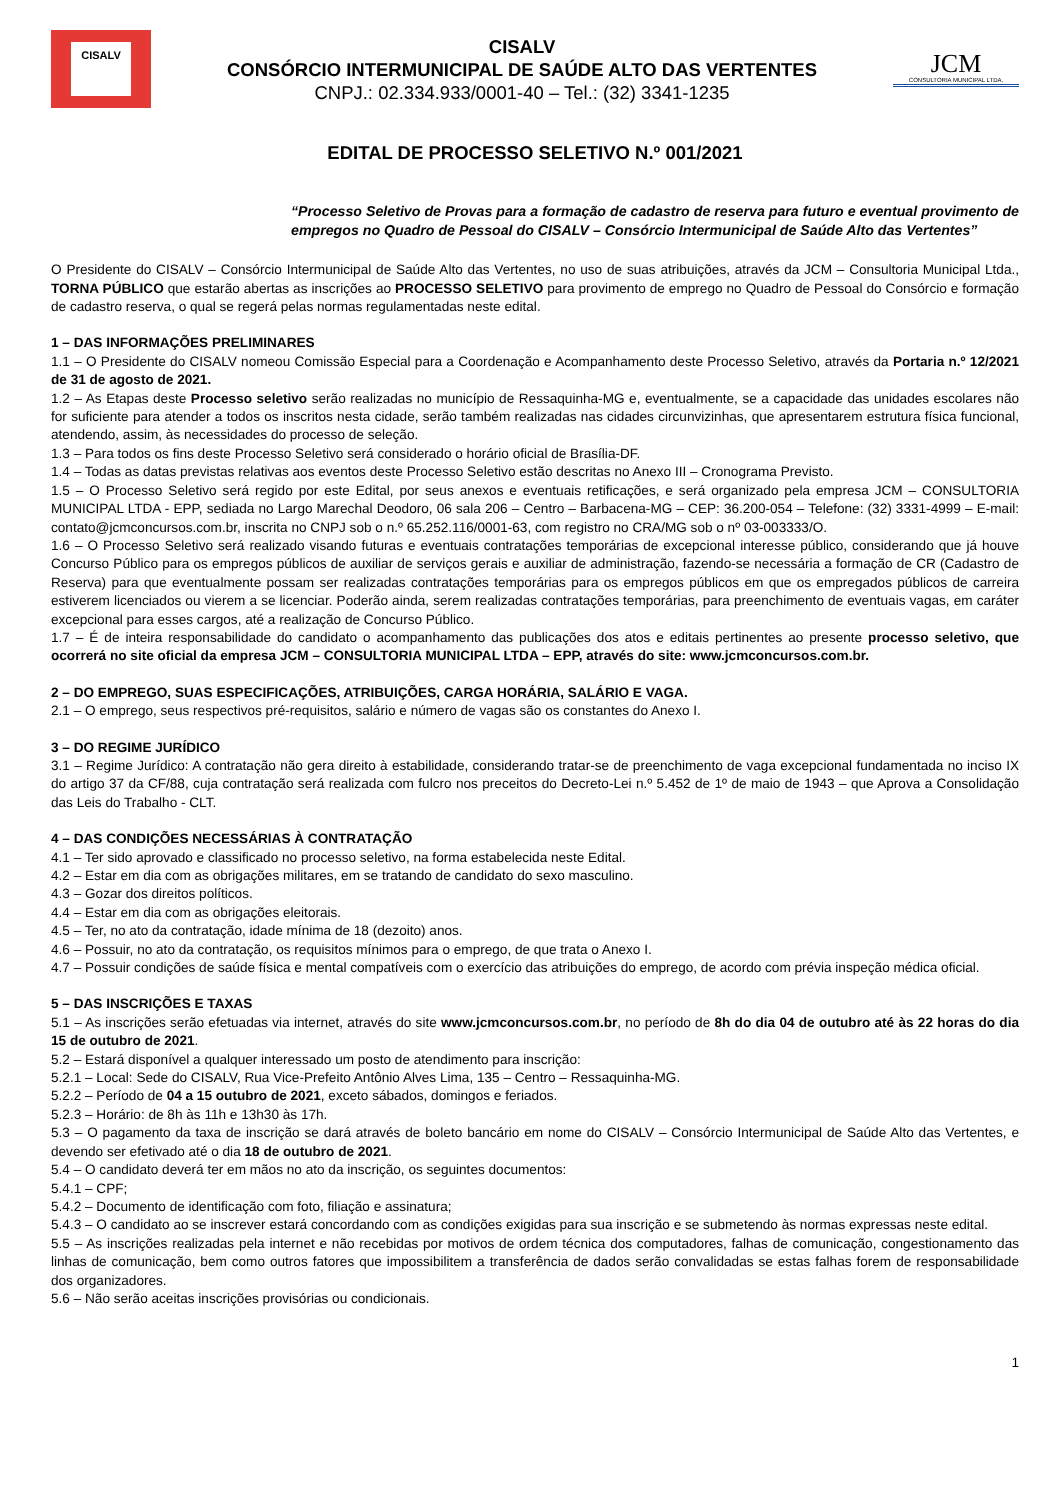CISALV
CISALV
CONSÓRCIO INTERMUNICIPAL DE SAÚDE ALTO DAS VERTENTES
CNPJ.: 02.334.933/0001-40 – Tel.: (32) 3341-1235
JCM
CONSULTORIA MUNICIPAL LTDA.
EDITAL DE PROCESSO SELETIVO N.º 001/2021
“Processo Seletivo de Provas para a formação de cadastro de reserva para futuro e eventual provimento de empregos no Quadro de Pessoal do CISALV – Consórcio Intermunicipal de Saúde Alto das Vertentes”
O Presidente do CISALV – Consórcio Intermunicipal de Saúde Alto das Vertentes, no uso de suas atribuições, através da JCM – Consultoria Municipal Ltda., TORNA PÚBLICO que estarão abertas as inscrições ao PROCESSO SELETIVO para provimento de emprego no Quadro de Pessoal do Consórcio e formação de cadastro reserva, o qual se regerá pelas normas regulamentadas neste edital.
1 – DAS INFORMAÇÕES PRELIMINARES
1.1 – O Presidente do CISALV nomeou Comissão Especial para a Coordenação e Acompanhamento deste Processo Seletivo, através da Portaria n.º 12/2021 de 31 de agosto de 2021.
1.2 – As Etapas deste Processo seletivo serão realizadas no município de Ressaquinha-MG e, eventualmente, se a capacidade das unidades escolares não for suficiente para atender a todos os inscritos nesta cidade, serão também realizadas nas cidades circunvizinhas, que apresentarem estrutura física funcional, atendendo, assim, às necessidades do processo de seleção.
1.3 – Para todos os fins deste Processo Seletivo será considerado o horário oficial de Brasília-DF.
1.4 – Todas as datas previstas relativas aos eventos deste Processo Seletivo estão descritas no Anexo III – Cronograma Previsto.
1.5 – O Processo Seletivo será regido por este Edital, por seus anexos e eventuais retificações, e será organizado pela empresa JCM – CONSULTORIA MUNICIPAL LTDA - EPP, sediada no Largo Marechal Deodoro, 06 sala 206 – Centro – Barbacena-MG – CEP: 36.200-054 – Telefone: (32) 3331-4999 – E-mail: contato@jcmconcursos.com.br, inscrita no CNPJ sob o n.º 65.252.116/0001-63, com registro no CRA/MG sob o nº 03-003333/O.
1.6 – O Processo Seletivo será realizado visando futuras e eventuais contratações temporárias de excepcional interesse público, considerando que já houve Concurso Público para os empregos públicos de auxiliar de serviços gerais e auxiliar de administração, fazendo-se necessária a formação de CR (Cadastro de Reserva) para que eventualmente possam ser realizadas contratações temporárias para os empregos públicos em que os empregados públicos de carreira estiverem licenciados ou vierem a se licenciar. Poderão ainda, serem realizadas contratações temporárias, para preenchimento de eventuais vagas, em caráter excepcional para esses cargos, até a realização de Concurso Público.
1.7 – É de inteira responsabilidade do candidato o acompanhamento das publicações dos atos e editais pertinentes ao presente processo seletivo, que ocorrerá no site oficial da empresa JCM – CONSULTORIA MUNICIPAL LTDA – EPP, através do site: www.jcmconcursos.com.br.
2 – DO EMPREGO, SUAS ESPECIFICAÇÕES, ATRIBUIÇÕES, CARGA HORÁRIA, SALÁRIO E VAGA.
2.1 – O emprego, seus respectivos pré-requisitos, salário e número de vagas são os constantes do Anexo I.
3 – DO REGIME JURÍDICO
3.1 – Regime Jurídico: A contratação não gera direito à estabilidade, considerando tratar-se de preenchimento de vaga excepcional fundamentada no inciso IX do artigo 37 da CF/88, cuja contratação será realizada com fulcro nos preceitos do Decreto-Lei n.º 5.452 de 1º de maio de 1943 – que Aprova a Consolidação das Leis do Trabalho - CLT.
4 – DAS CONDIÇÕES NECESSÁRIAS À CONTRATAÇÃO
4.1 – Ter sido aprovado e classificado no processo seletivo, na forma estabelecida neste Edital.
4.2 – Estar em dia com as obrigações militares, em se tratando de candidato do sexo masculino.
4.3 – Gozar dos direitos políticos.
4.4 – Estar em dia com as obrigações eleitorais.
4.5 – Ter, no ato da contratação, idade mínima de 18 (dezoito) anos.
4.6 – Possuir, no ato da contratação, os requisitos mínimos para o emprego, de que trata o Anexo I.
4.7 – Possuir condições de saúde física e mental compatíveis com o exercício das atribuições do emprego, de acordo com prévia inspeção médica oficial.
5 – DAS INSCRIÇÕES E TAXAS
5.1 – As inscrições serão efetuadas via internet, através do site www.jcmconcursos.com.br, no período de 8h do dia 04 de outubro até às 22 horas do dia 15 de outubro de 2021.
5.2 – Estará disponível a qualquer interessado um posto de atendimento para inscrição:
5.2.1 – Local: Sede do CISALV, Rua Vice-Prefeito Antônio Alves Lima, 135 – Centro – Ressaquinha-MG.
5.2.2 – Período de 04 a 15 outubro de 2021, exceto sábados, domingos e feriados.
5.2.3 – Horário: de 8h às 11h e 13h30 às 17h.
5.3 – O pagamento da taxa de inscrição se dará através de boleto bancário em nome do CISALV – Consórcio Intermunicipal de Saúde Alto das Vertentes, e devendo ser efetivado até o dia 18 de outubro de 2021.
5.4 – O candidato deverá ter em mãos no ato da inscrição, os seguintes documentos:
5.4.1 – CPF;
5.4.2 – Documento de identificação com foto, filiação e assinatura;
5.4.3 – O candidato ao se inscrever estará concordando com as condições exigidas para sua inscrição e se submetendo às normas expressas neste edital.
5.5 – As inscrições realizadas pela internet e não recebidas por motivos de ordem técnica dos computadores, falhas de comunicação, congestionamento das linhas de comunicação, bem como outros fatores que impossibilitem a transferência de dados serão convalidadas se estas falhas forem de responsabilidade dos organizadores.
5.6 – Não serão aceitas inscrições provisórias ou condicionais.
1